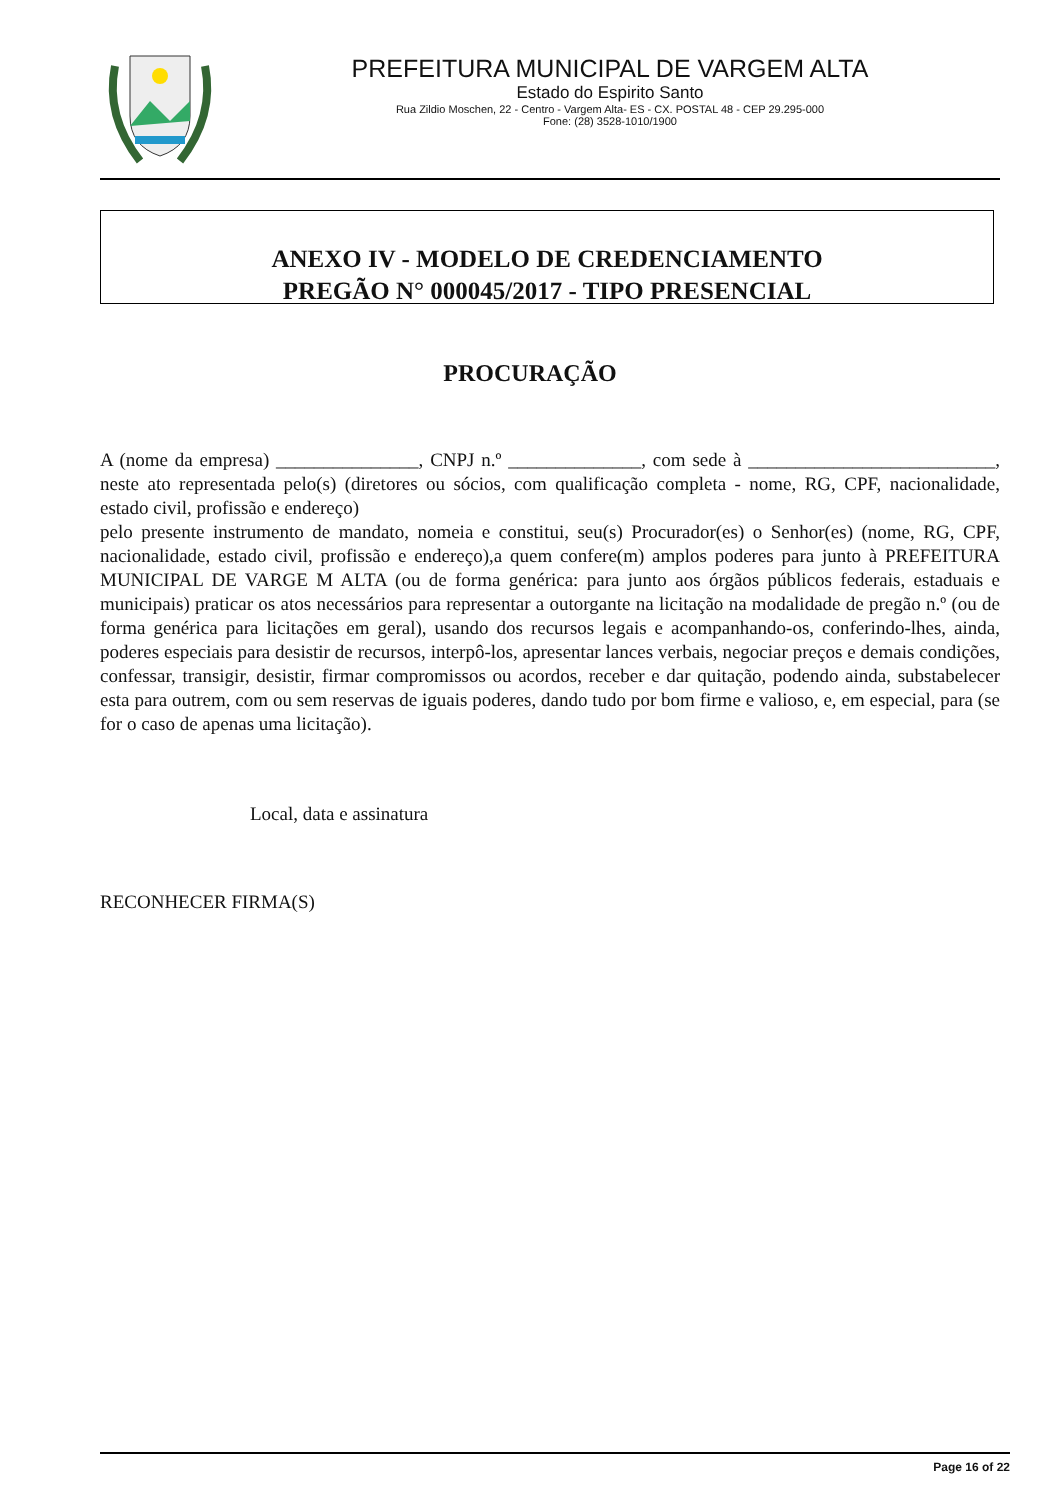PREFEITURA MUNICIPAL DE VARGEM ALTA
Estado do Espirito Santo
Rua Zildio Moschen, 22 - Centro - Vargem Alta- ES - CX. POSTAL 48 - CEP 29.295-000
Fone: (28) 3528-1010/1900
ANEXO IV - MODELO DE CREDENCIAMENTO
PREGÃO N° 000045/2017 - TIPO PRESENCIAL
PROCURAÇÃO
A (nome da empresa) _______________, CNPJ n.º ______________, com sede à __________________________, neste ato representada pelo(s) (diretores ou sócios, com qualificação completa - nome, RG, CPF, nacionalidade, estado civil, profissão e endereço)
pelo presente instrumento de mandato, nomeia e constitui, seu(s) Procurador(es) o Senhor(es) (nome, RG, CPF, nacionalidade, estado civil, profissão e endereço),a quem confere(m) amplos poderes para junto à PREFEITURA MUNICIPAL DE VARGE M ALTA (ou de forma genérica: para junto aos órgãos públicos federais, estaduais e municipais) praticar os atos necessários para representar a outorgante na licitação na modalidade de pregão n.º (ou de forma genérica para licitações em geral), usando dos recursos legais e acompanhando-os, conferindo-lhes, ainda, poderes especiais para desistir de recursos, interpô-los, apresentar lances verbais, negociar preços e demais condições, confessar, transigir, desistir, firmar compromissos ou acordos, receber e dar quitação, podendo ainda, substabelecer esta para outrem, com ou sem reservas de iguais poderes, dando tudo por bom firme e valioso, e, em especial, para (se for o caso de apenas uma licitação).
Local, data e assinatura
RECONHECER FIRMA(S)
Page 16 of 22